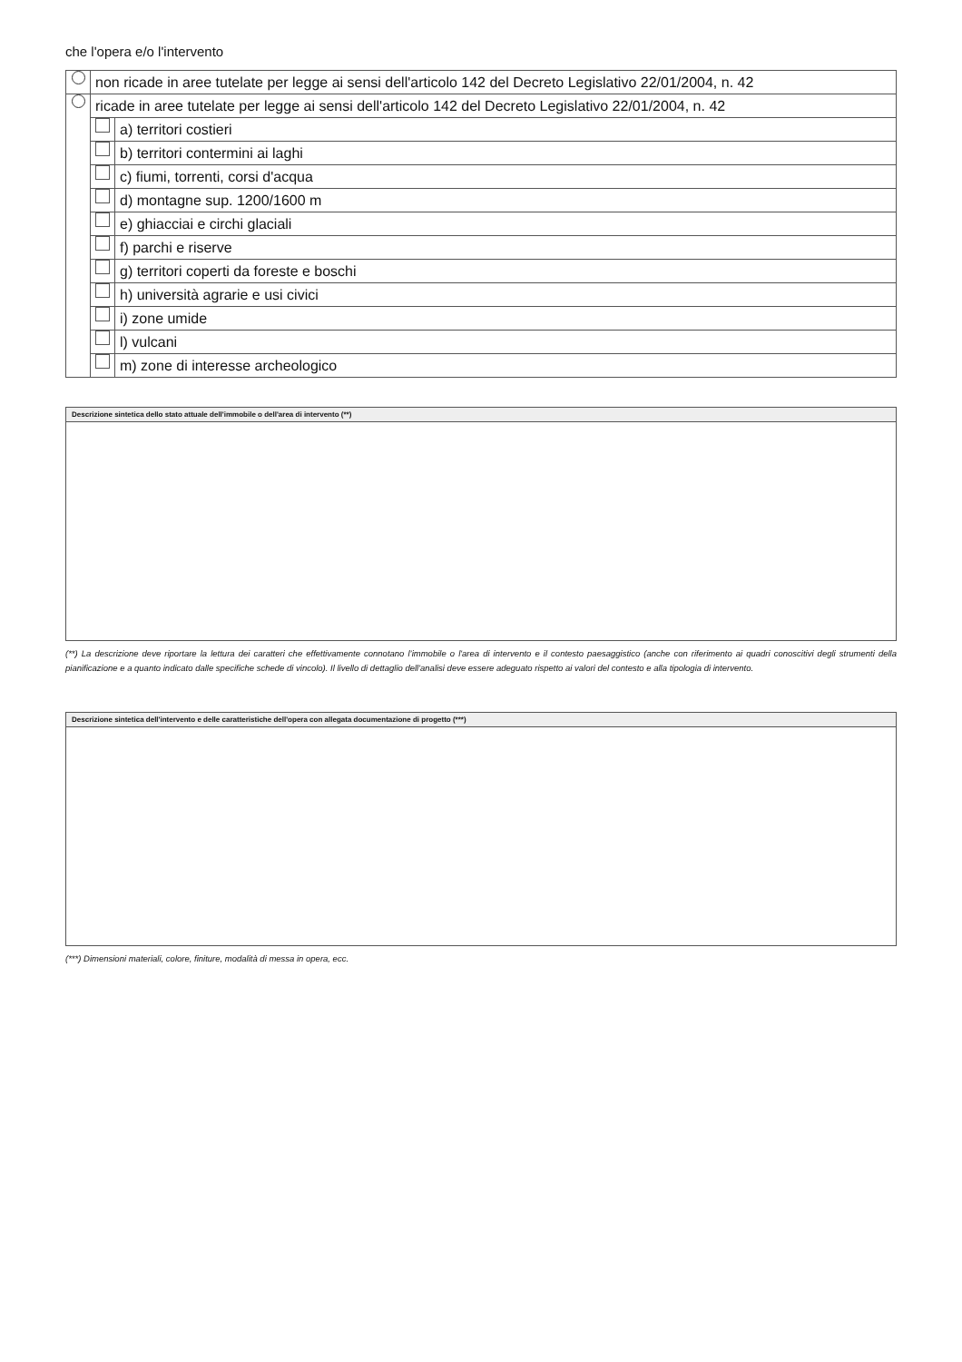che l'opera e/o l'intervento
| | non ricade in aree tutelate per legge ai sensi dell'articolo 142 del Decreto Legislativo 22/01/2004, n. 42 | |
| | ricade in aree tutelate per legge ai sensi dell'articolo 142 del Decreto Legislativo 22/01/2004, n. 42 | |
| | | a) territori costieri |
| | | b) territori contermini ai laghi |
| | | c) fiumi, torrenti, corsi d'acqua |
| | | d) montagne sup. 1200/1600 m |
| | | e) ghiacciai e circhi glaciali |
| | | f) parchi e riserve |
| | | g) territori coperti da foreste e boschi |
| | | h) università agrarie e usi civici |
| | | i) zone umide |
| | | l) vulcani |
| | | m) zone di interesse archeologico |
Descrizione sintetica dello stato attuale dell'immobile o dell'area di intervento (**)
(**) La descrizione deve riportare la lettura dei caratteri che effettivamente connotano l’immobile o l'area di intervento e il contesto paesaggistico (anche con riferimento ai quadri conoscitivi degli strumenti della pianificazione e a quanto indicato dalle specifiche schede di vincolo). Il livello di dettaglio dell'analisi deve essere adeguato rispetto ai valori del contesto e alla tipologia di intervento.
Descrizione sintetica dell'intervento e delle caratteristiche dell'opera con allegata documentazione di progetto (***)
(***) Dimensioni materiali, colore, finiture, modalità di messa in opera, ecc.